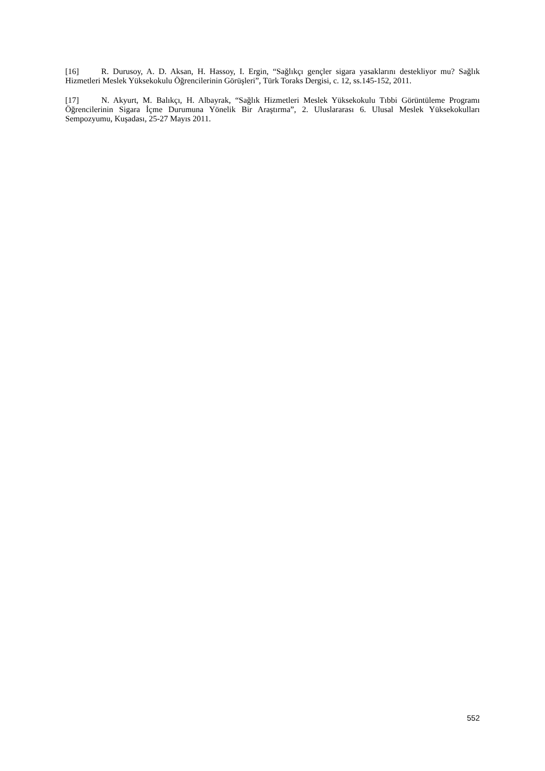[16] R. Durusoy, A. D. Aksan, H. Hassoy, I. Ergin, “Sağlıkçı gençler sigara yasaklarını destekliyor mu? Sağlık Hizmetleri Meslek Yüksekokulu Öğrencilerinin Görüşleri”, Türk Toraks Dergisi, c. 12, ss.145-152, 2011.
[17] N. Akyurt, M. Balıkçı, H. Albayrak, “Sağlık Hizmetleri Meslek Yüksekokulu Tıbbi Görüntüleme Programı Öğrencilerinin Sigara İçme Durumuna Yönelik Bir Araştırma”, 2. Uluslararası 6. Ulusal Meslek Yüksekokulları Sempozyumu, Kuşadası, 25-27 Mayıs 2011.
552